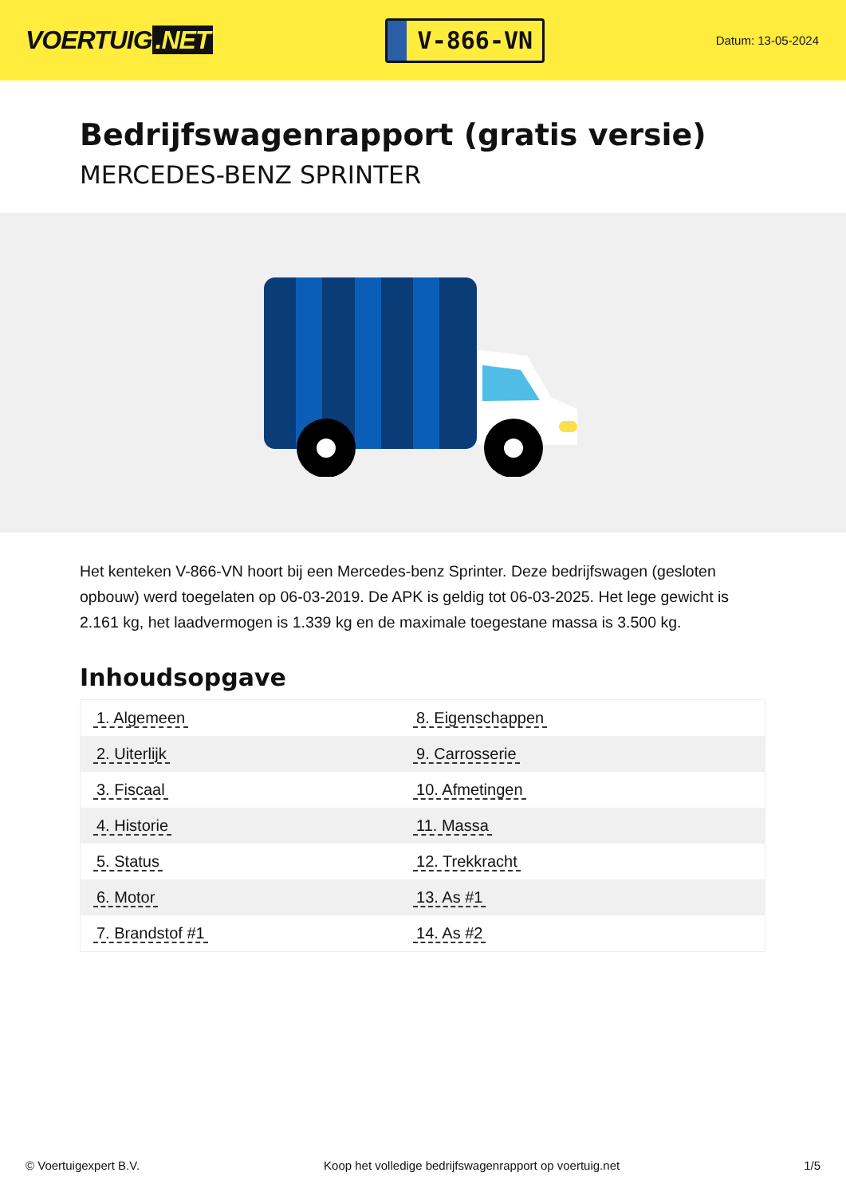VOERTUIG.NET
V-866-VN
Datum: 13-05-2024
Bedrijfswagenrapport (gratis versie)
MERCEDES-BENZ SPRINTER
Het kenteken V-866-VN hoort bij een Mercedes-benz Sprinter. Deze bedrijfswagen (gesloten opbouw) werd toegelaten op 06-03-2019. De APK is geldig tot 06-03-2025. Het lege gewicht is 2.161 kg, het laadvermogen is 1.339 kg en de maximale toegestane massa is 3.500 kg.
Inhoudsopgave
| 1. Algemeen | 8. Eigenschappen |
| 2. Uiterlijk | 9. Carrosserie |
| 3. Fiscaal | 10. Afmetingen |
| 4. Historie | 11. Massa |
| 5. Status | 12. Trekkracht |
| 6. Motor | 13. As #1 |
| 7. Brandstof #1 | 14. As #2 |
© Voertuigexpert B.V. Koop het volledige bedrijfswagenrapport op voertuig.net 1/5